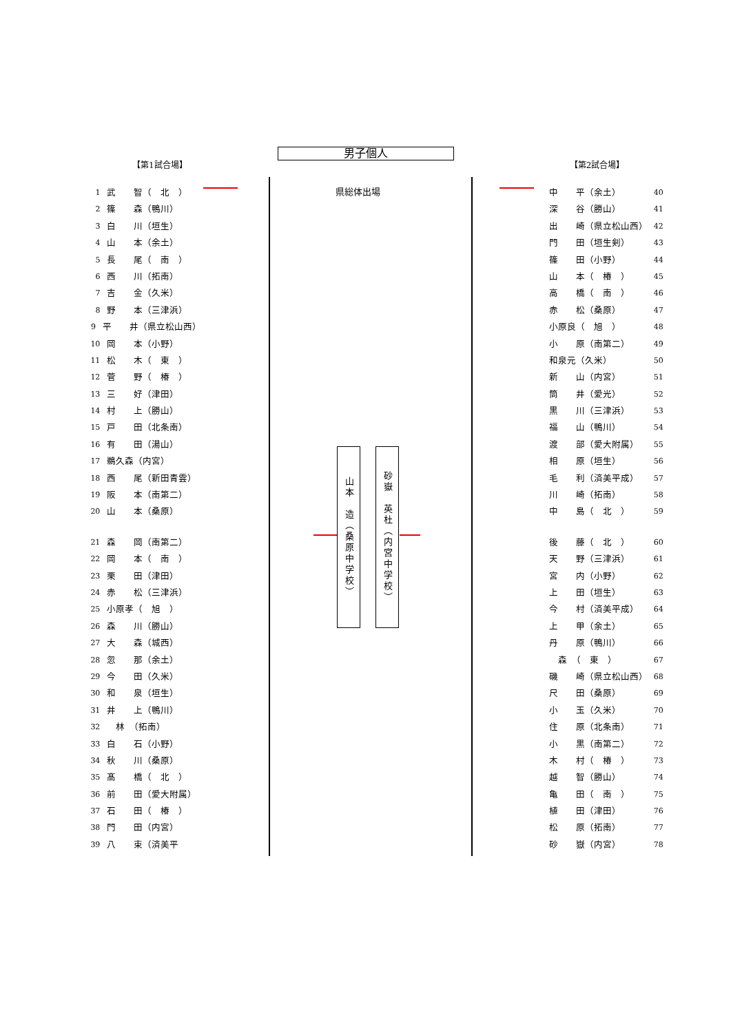男子個人
【第1試合場】
1 武　　智（　北　）
2 篠　　森（鴨川）
3 白　　川（垣生）
4 山　　本（余土）
5 長　　尾（　南　）
6 西　　川（拓南）
7 吉　　金（久米）
8 野　　本（三津浜）
9 平　　井（県立松山西）
10 岡　　本（小野）
11 松　　木（　東　）
12 菅　　野（　椿　）
13 三　　好（津田）
14 村　　上（勝山）
15 戸　　田（北条南）
16 有　　田（湯山）
17 鵜久森（内宮）
18 西　　尾（新田青雲）
19 阪　　本（南第二）
20 山　　本（桑原）
21 森　　岡（南第二）
22 岡　　本（　南　）
23 栗　　田（津田）
24 赤　　松（三津浜）
25 小原孝（　旭　）
26 森　　川（勝山）
27 大　　森（城西）
28 忽　　那（余土）
29 今　　田（久米）
30 和　　泉（垣生）
31 井　　上（鴨川）
32　林　（拓南）
33 白　　石（小野）
34 秋　　川（桑原）
35 髙　　橋（　北　）
36 前　　田（愛大附属）
37 石　　田（　椿　）
38 門　　田（内宮）
39 八　　束（済美平
県総体出場
【第2試合場】
中　　平（余土） 40
深　　谷（勝山） 41
出　　崎（県立松山西） 42
門　　田（垣生剣） 43
篠　　田（小野） 44
山　　本（　椿　） 45
高　　橋（　南　） 46
赤　　松（桑原） 47
小原良（　旭　） 48
小　　原（南第二） 49
和泉元（久米） 50
新　　山（内宮） 51
筒　　井（愛光） 52
黒　　川（三津浜） 53
福　　山（鴨川） 54
渡　　部（愛大附属） 55
相　　原（垣生） 56
毛　　利（済美平成） 57
川　　崎（拓南） 58
中　　島（　北　） 59
後　　藤（　北　） 60
天　　野（三津浜） 61
宮　　内（小野） 62
上　　田（垣生） 63
今　　村（済美平成） 64
上　　甲（余土） 65
丹　　原（鴨川） 66
　森　（　東　） 67
磯　　崎（県立松山西） 68
尺　　田（桑原） 69
小　　玉（久米） 70
住　　原（北条南） 71
小　　黒（南第二） 72
木　　村（　椿　） 73
越　　智（勝山） 74
亀　　田（　南　） 75
植　　田（津田） 76
松　　原（拓南） 77
砂　　嶽（内宮） 78
山本　造（桑原中学校）
砂嶽　英杜（内宮中学校）